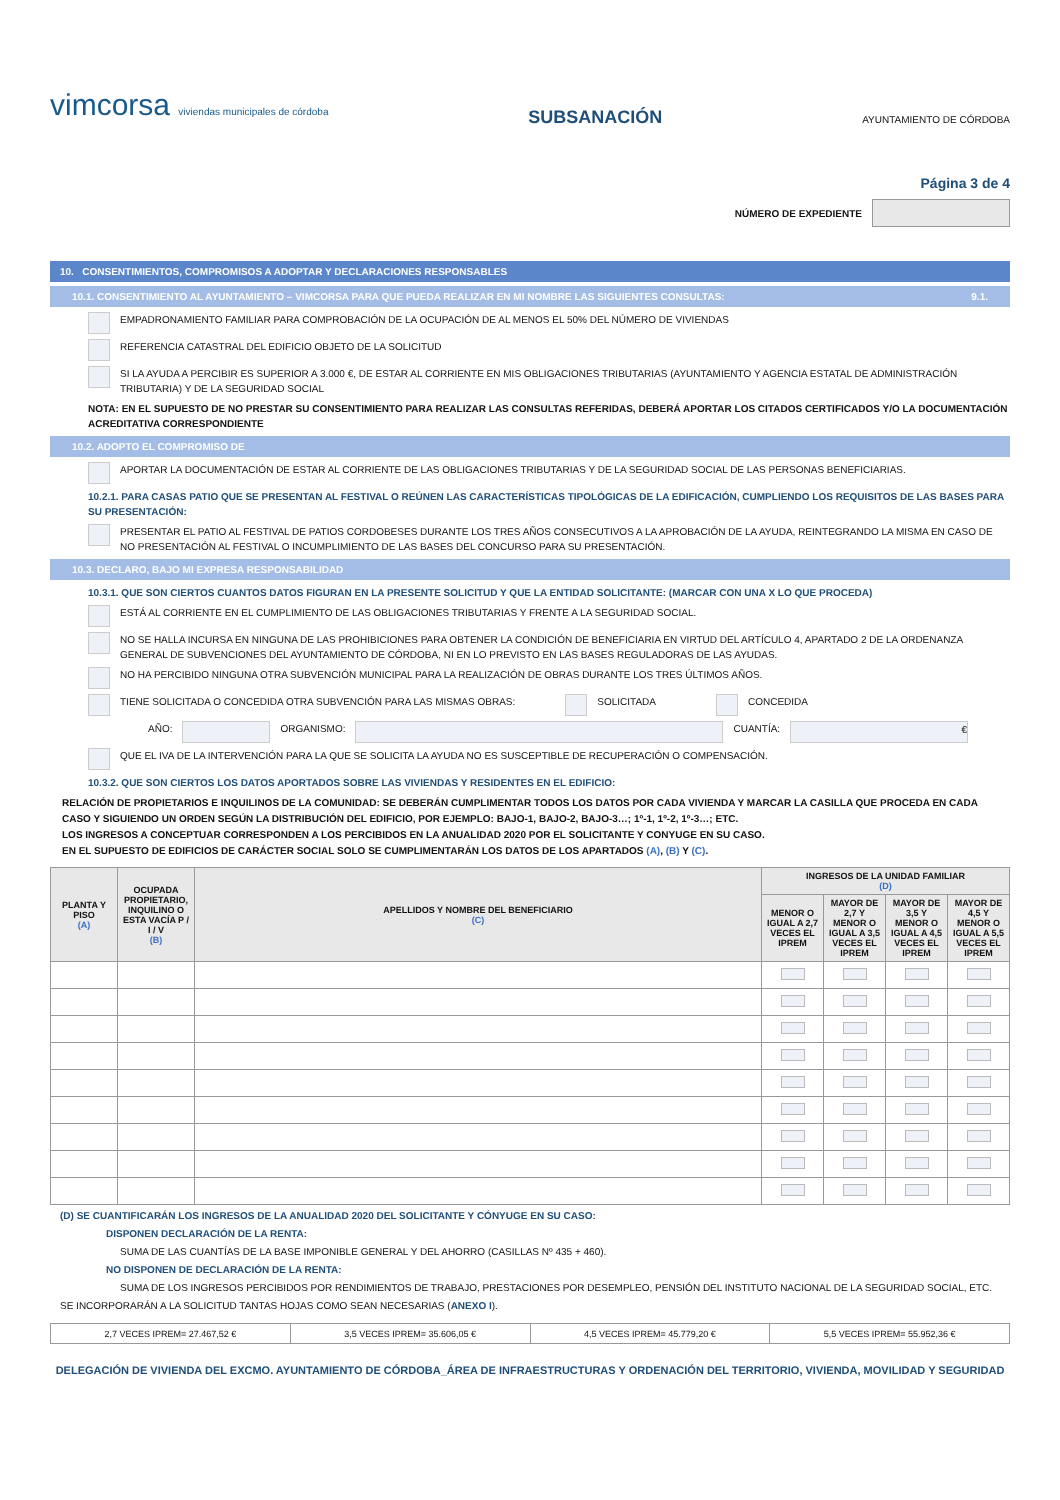vimcorsa viviendas municipales de córdoba
SUBSANACIÓN
AYUNTAMIENTO DE CÓRDOBA
Página 3 de 4
NÚMERO DE EXPEDIENTE
10. CONSENTIMIENTOS, COMPROMISOS A ADOPTAR Y DECLARACIONES RESPONSABLES
10.1. CONSENTIMIENTO AL AYUNTAMIENTO – VIMCORSA PARA QUE PUEDA REALIZAR EN MI NOMBRE LAS SIGUIENTES CONSULTAS: 9.1.
EMPADRONAMIENTO FAMILIAR PARA COMPROBACIÓN DE LA OCUPACIÓN DE AL MENOS EL 50% DEL NÚMERO DE VIVIENDAS
REFERENCIA CATASTRAL DEL EDIFICIO OBJETO DE LA SOLICITUD
SI LA AYUDA A PERCIBIR ES SUPERIOR A 3.000 €, DE ESTAR AL CORRIENTE EN MIS OBLIGACIONES TRIBUTARIAS (AYUNTAMIENTO Y AGENCIA ESTATAL DE ADMINISTRACIÓN TRIBUTARIA) Y DE LA SEGURIDAD SOCIAL
NOTA: EN EL SUPUESTO DE NO PRESTAR SU CONSENTIMIENTO PARA REALIZAR LAS CONSULTAS REFERIDAS, DEBERÁ APORTAR LOS CITADOS CERTIFICADOS Y/O LA DOCUMENTACIÓN ACREDITATIVA CORRESPONDIENTE
10.2. ADOPTO EL COMPROMISO DE
APORTAR LA DOCUMENTACIÓN DE ESTAR AL CORRIENTE DE LAS OBLIGACIONES TRIBUTARIAS Y DE LA SEGURIDAD SOCIAL DE LAS PERSONAS BENEFICIARIAS.
10.2.1. PARA CASAS PATIO QUE SE PRESENTAN AL FESTIVAL O REÚNEN LAS CARACTERÍSTICAS TIPOLÓGICAS DE LA EDIFICACIÓN, CUMPLIENDO LOS REQUISITOS DE LAS BASES PARA SU PRESENTACIÓN:
PRESENTAR EL PATIO AL FESTIVAL DE PATIOS CORDOBESES DURANTE LOS TRES AÑOS CONSECUTIVOS A LA APROBACIÓN DE LA AYUDA, REINTEGRANDO LA MISMA EN CASO DE NO PRESENTACIÓN AL FESTIVAL O INCUMPLIMIENTO DE LAS BASES DEL CONCURSO PARA SU PRESENTACIÓN.
10.3. DECLARO, BAJO MI EXPRESA RESPONSABILIDAD
10.3.1. QUE SON CIERTOS CUANTOS DATOS FIGURAN EN LA PRESENTE SOLICITUD Y QUE LA ENTIDAD SOLICITANTE: (MARCAR CON UNA X LO QUE PROCEDA)
ESTÁ AL CORRIENTE EN EL CUMPLIMIENTO DE LAS OBLIGACIONES TRIBUTARIAS Y FRENTE A LA SEGURIDAD SOCIAL.
NO SE HALLA INCURSA EN NINGUNA DE LAS PROHIBICIONES PARA OBTENER LA CONDICIÓN DE BENEFICIARIA EN VIRTUD DEL ARTÍCULO 4, APARTADO 2 DE LA ORDENANZA GENERAL DE SUBVENCIONES DEL AYUNTAMIENTO DE CÓRDOBA, NI EN LO PREVISTO EN LAS BASES REGULADORAS DE LAS AYUDAS.
NO HA PERCIBIDO NINGUNA OTRA SUBVENCIÓN MUNICIPAL PARA LA REALIZACIÓN DE OBRAS DURANTE LOS TRES ÚLTIMOS AÑOS.
TIENE SOLICITADA O CONCEDIDA OTRA SUBVENCIÓN PARA LAS MISMAS OBRAS:
SOLICITADA
CONCEDIDA
AÑO:
ORGANISMO:
CUANTÍA:
€
QUE EL IVA DE LA INTERVENCIÓN PARA LA QUE SE SOLICITA LA AYUDA NO ES SUSCEPTIBLE DE RECUPERACIÓN O COMPENSACIÓN.
10.3.2. QUE SON CIERTOS LOS DATOS APORTADOS SOBRE LAS VIVIENDAS Y RESIDENTES EN EL EDIFICIO:
RELACIÓN DE PROPIETARIOS E INQUILINOS DE LA COMUNIDAD: SE DEBERÁN CUMPLIMENTAR TODOS LOS DATOS POR CADA VIVIENDA Y MARCAR LA CASILLA QUE PROCEDA EN CADA CASO Y SIGUIENDO UN ORDEN SEGÚN LA DISTRIBUCIÓN DEL EDIFICIO, POR EJEMPLO: BAJO-1, BAJO-2, BAJO-3…; 1º-1, 1º-2, 1º-3…; ETC.
LOS INGRESOS A CONCEPTUAR CORRESPONDEN A LOS PERCIBIDOS EN LA ANUALIDAD 2020 POR EL SOLICITANTE Y CONYUGE EN SU CASO.
EN EL SUPUESTO DE EDIFICIOS DE CARÁCTER SOCIAL SOLO SE CUMPLIMENTARÁN LOS DATOS DE LOS APARTADOS (A), (B) Y (C).
| PLANTA Y PISO (A) | OCUPADA PROPIETARIO, INQUILINO O ESTA VACÍA P / I / V (B) | APELLIDOS Y NOMBRE DEL BENEFICIARIO (C) | INGRESOS DE LA UNIDAD FAMILIAR (D) | | | |
| --- | --- | --- | --- | --- | --- | --- |
| | | | MENOR O IGUAL A 2,7 VECES EL IPREM | MAYOR DE 2,7 Y MENOR O IGUAL A 3,5 VECES EL IPREM | MAYOR DE 3,5 Y MENOR O IGUAL A 4,5 VECES EL IPREM | MAYOR DE 4,5 Y MENOR O IGUAL A 5,5 VECES EL IPREM |
(D) SE CUANTIFICARÁN LOS INGRESOS DE LA ANUALIDAD 2020 DEL SOLICITANTE Y CÓNYUGE EN SU CASO:
DISPONEN DECLARACIÓN DE LA RENTA:
SUMA DE LAS CUANTÍAS DE LA BASE IMPONIBLE GENERAL Y DEL AHORRO (CASILLAS Nº 435 + 460).
NO DISPONEN DE DECLARACIÓN DE LA RENTA:
SUMA DE LOS INGRESOS PERCIBIDOS POR RENDIMIENTOS DE TRABAJO, PRESTACIONES POR DESEMPLEO, PENSIÓN DEL INSTITUTO NACIONAL DE LA SEGURIDAD SOCIAL, ETC.
SE INCORPORARÁN A LA SOLICITUD TANTAS HOJAS COMO SEAN NECESARIAS (ANEXO I).
| 2,7 VECES IPREM= 27.467,52 € | 3,5 VECES IPREM= 35.606,05 € | 4,5 VECES IPREM= 45.779,20 € | 5,5 VECES IPREM= 55.952,36 € |
DELEGACIÓN DE VIVIENDA DEL EXCMO. AYUNTAMIENTO DE CÓRDOBA_ÁREA DE INFRAESTRUCTURAS Y ORDENACIÓN DEL TERRITORIO, VIVIENDA, MOVILIDAD Y SEGURIDAD